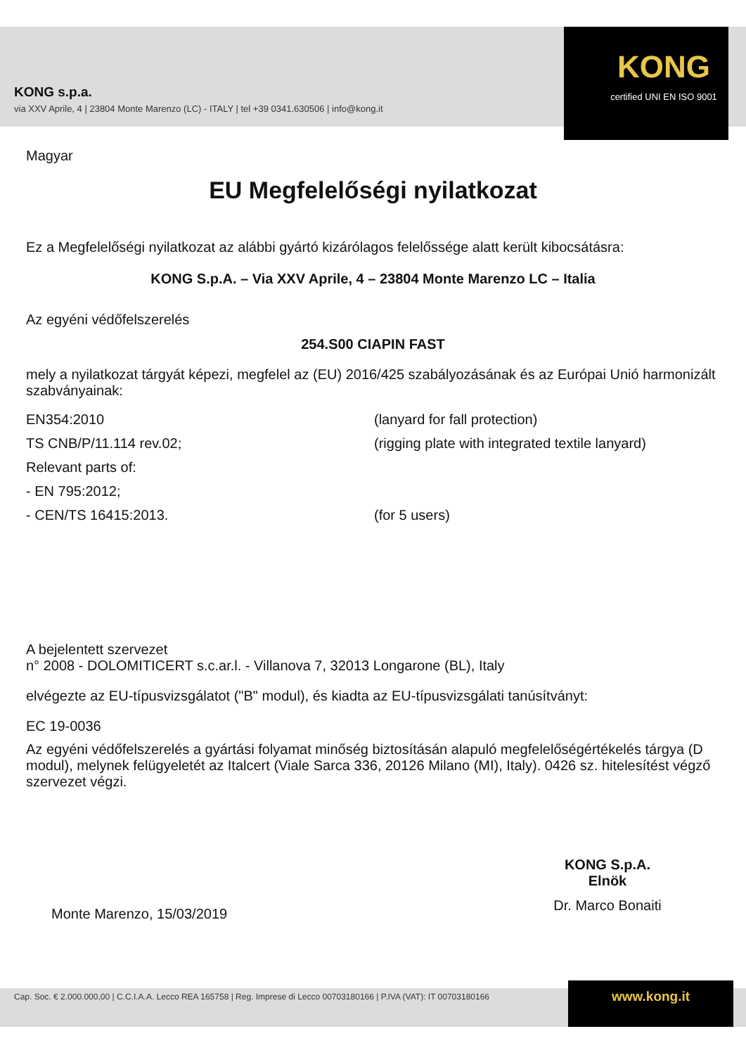KONG s.p.a.
via XXV Aprile, 4 | 23804 Monte Marenzo (LC) - ITALY | tel +39 0341.630506 | info@kong.it
KONG
certified UNI EN ISO 9001
Magyar
EU Megfelelőségi nyilatkozat
Ez a Megfelelőségi nyilatkozat az alábbi gyártó kizárólagos felelőssége alatt került kibocsátásra:
KONG S.p.A. – Via XXV Aprile, 4 – 23804 Monte Marenzo LC – Italia
Az egyéni védőfelszerelés
254.S00 CIAPIN FAST
mely a nyilatkozat tárgyát képezi, megfelel az (EU) 2016/425 szabályozásának és az Európai Unió harmonizált szabványainak:
EN354:2010
(lanyard for fall protection)
TS CNB/P/11.114 rev.02;
(rigging plate with integrated textile lanyard)
Relevant parts of:
- EN 795:2012;
- CEN/TS 16415:2013.
(for 5 users)
A bejelentett szervezet
n° 2008 - DOLOMITICERT s.c.ar.l. - Villanova 7, 32013 Longarone (BL), Italy
elvégezte az EU-típusvizsgálatot ("B" modul), és kiadta az EU-típusvizsgálati tanúsítványt:
EC 19-0036
Az egyéni védőfelszerelés a gyártási folyamat minőség biztosításán alapuló megfelelőségértékelés tárgya (D modul), melynek felügyeletét az Italcert (Viale Sarca 336, 20126 Milano (MI), Italy). 0426 sz. hitelesítést végző szervezet végzi.
Monte Marenzo, 15/03/2019
KONG S.p.A.
Elnök
Dr. Marco Bonaiti
Cap. Soc. € 2.000.000,00 | C.C.I.A.A. Lecco REA 165758 | Reg. Imprese di Lecco 00703180166 | P.IVA (VAT): IT 00703180166 www.kong.it